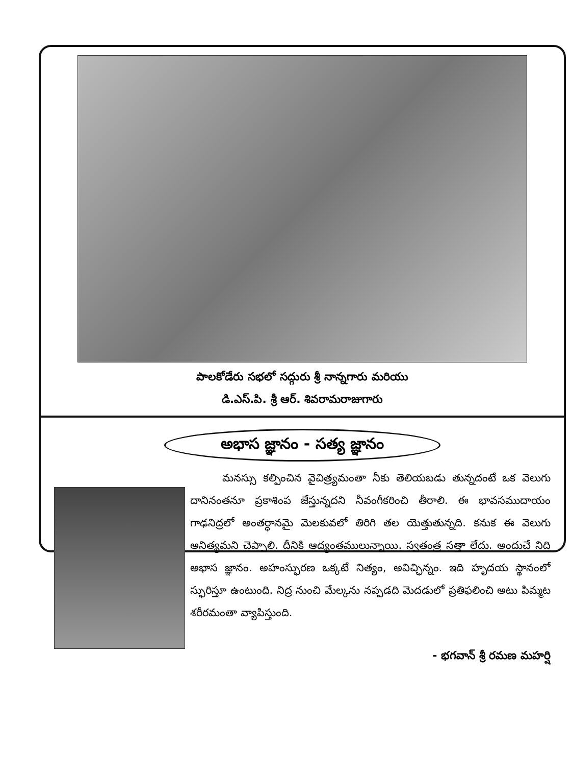పాలకోడేరు సభలో సద్గురు శ్రీ నాన్నగారు మరియు
డి.ఎస్.పి. శ్రీ ఆర్. శివరామరాజుగారు
అభాస జ్ఞానం - సత్య జ్ఞానం
   మనస్సు కల్పించిన వైచిత్ర్యమంతా నీకు తెలియబడు తున్నదంటే ఒక వెలుగు దానినంతనూ ప్రకాశింప జేస్తున్నదని నీవంగీకరించి తీరాలి. ఈ భావసముదాయం గాఢనిద్రలో అంతర్ధానమై మెలకువలో తిరిగి తల యెత్తుతున్నది. కనుక ఈ వెలుగు అనిత్యమని చెప్పాలి. దీనికి ఆద్యంతములున్నాయి. స్వతంత్ర సత్తా లేదు. అందుచే నిది అభాస జ్ఞానం. అహంస్ఫురణ ఒక్కటే నిత్యం, అవిచ్ఛిన్నం. ఇది హృదయ స్థానంలో స్ఫురిస్తూ ఉంటుంది. నిద్ర నుంచి మేల్కను నప్పడది మెదడులో ప్రతిఫలించి అటు పిమ్మట శరీరమంతా వ్యాపిస్తుంది.
- భగవాన్ శ్రీ రమణ మహర్షి